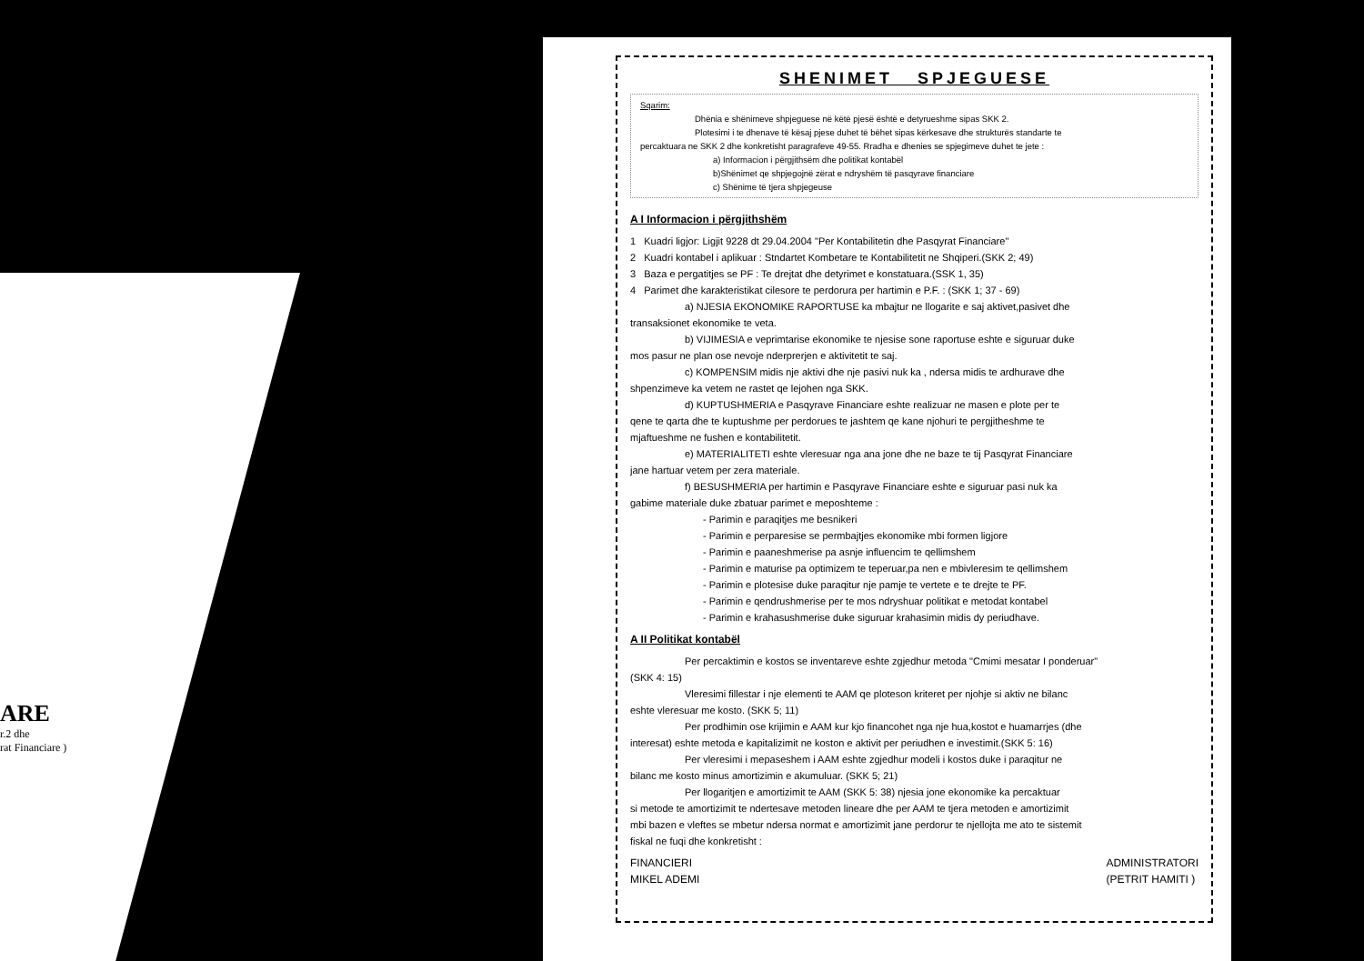ARE
r.2 dhe
rat Financiare )
SHENIMET SPJEGUESE
Sqarim:
Dhënia e shënimeve shpjeguese në këtë pjesë është e detyrueshme sipas SKK 2.
Plotesimi i te dhenave të kësaj pjese duhet të bëhet sipas kërkesave dhe strukturës standarte te
percaktuara ne SKK 2 dhe konkretisht paragrafeve 49-55. Rradha e dhenies se spjegimeve duhet te jete :
a) Informacion i përgjithsëm dhe politikat kontabël
b)Shënimet qe shpjegojnë zërat e ndryshëm të pasqyrave financiare
c) Shënime të tjera shpjegeuse
A I Informacion i përgjithshëm
1 Kuadri ligjor: Ligjit 9228 dt 29.04.2004 "Per Kontabilitetin dhe Pasqyrat Financiare"
2 Kuadri kontabel i aplikuar : Stndartet Kombetare te Kontabilitetit ne Shqiperi.(SKK 2; 49)
3 Baza e pergatitjes se PF : Te drejtat dhe detyrimet e konstatuara.(SSK 1, 35)
4 Parimet dhe karakteristikat cilesore te perdorura per hartimin e P.F. : (SKK 1; 37 - 69)
a) NJESIA EKONOMIKE RAPORTUSE ka mbajtur ne llogarite e saj aktivet,pasivet dhe
transaksionet ekonomike te veta.
b) VIJIMESIA e veprimtarise ekonomike te njesise sone raportuse eshte e siguruar duke
mos pasur ne plan ose nevoje nderprerjen e aktivitetit te saj.
c) KOMPENSIM midis nje aktivi dhe nje pasivi nuk ka , ndersa midis te ardhurave dhe
shpenzimeve ka vetem ne rastet qe lejohen nga SKK.
d) KUPTUSHMERIA e Pasqyrave Financiare eshte realizuar ne masen e plote per te
qene te qarta dhe te kuptushme per perdorues te jashtem qe kane njohuri te pergjitheshme te
mjaftueshme ne fushen e kontabilitetit.
e) MATERIALITETI eshte vleresuar nga ana jone dhe ne baze te tij Pasqyrat Financiare
jane hartuar vetem per zera materiale.
f) BESUSHMERIA per hartimin e Pasqyrave Financiare eshte e siguruar pasi nuk ka
gabime materiale duke zbatuar parimet e meposhteme :
- Parimin e paraqitjes me besnikeri
- Parimin e perparesise se permbajtjes ekonomike mbi formen ligjore
- Parimin e paaneshmerise pa asnje influencim te qellimshem
- Parimin e maturise pa optimizem te teperuar,pa nen e mbivleresim te qellimshem
- Parimin e plotesise duke paraqitur nje pamje te vertete e te drejte te PF.
- Parimin e qendrushmerise per te mos ndryshuar politikat e metodat kontabel
- Parimin e krahasushmerise duke siguruar krahasimin midis dy periudhave.
A II Politikat kontabël
Per percaktimin e kostos se inventareve eshte zgjedhur metoda "Cmimi mesatar I ponderuar"
(SKK 4: 15)
Vleresimi fillestar i nje elementi te AAM qe ploteson kriteret per njohje si aktiv ne bilanc
eshte vleresuar me kosto. (SKK 5; 11)
Per prodhimin ose krijimin e AAM kur kjo financohet nga nje hua,kostot e huamarrjes (dhe
interesat) eshte metoda e kapitalizimit ne koston e aktivit per periudhen e investimit.(SKK 5: 16)
Per vleresimi i mepaseshem i AAM eshte zgjedhur modeli i kostos duke i paraqitur ne
bilanc me kosto minus amortizimin e akumuluar. (SKK 5; 21)
Per llogaritjen e amortizimit te AAM (SKK 5: 38) njesia jone ekonomike ka percaktuar
si metode te amortizimit te ndertesave metoden lineare dhe per AAM te tjera metoden e amortizimit
mbi bazen e vleftes se mbetur ndersa normat e amortizimit jane perdorur te njellojta me ato te sistemit
fiskal ne fuqi dhe konkretisht :
FINANCIERI
MIKEL ADEMI
ADMINISTRATORI
(PETRIT HAMITI )